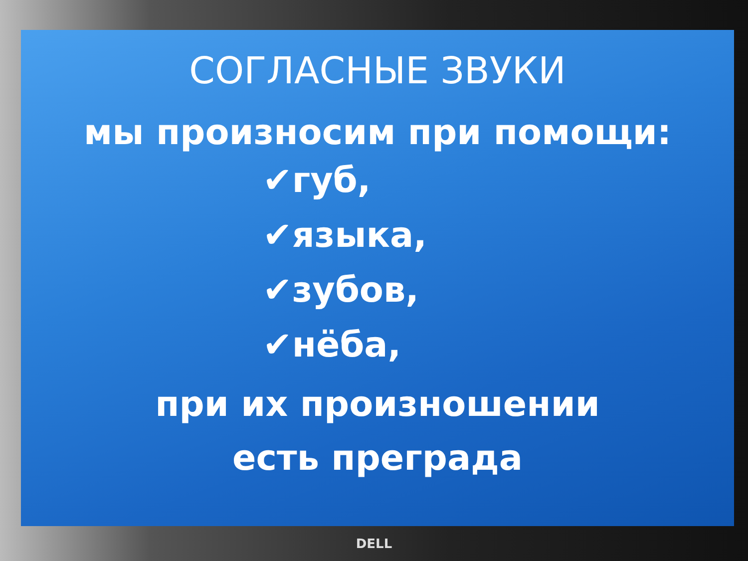СОГЛАСНЫЕ ЗВУКИ
мы произносим при помощи:
✔губ,
✔языка,
✔зубов,
✔нёба,
при их произношении
есть преграда
DELL